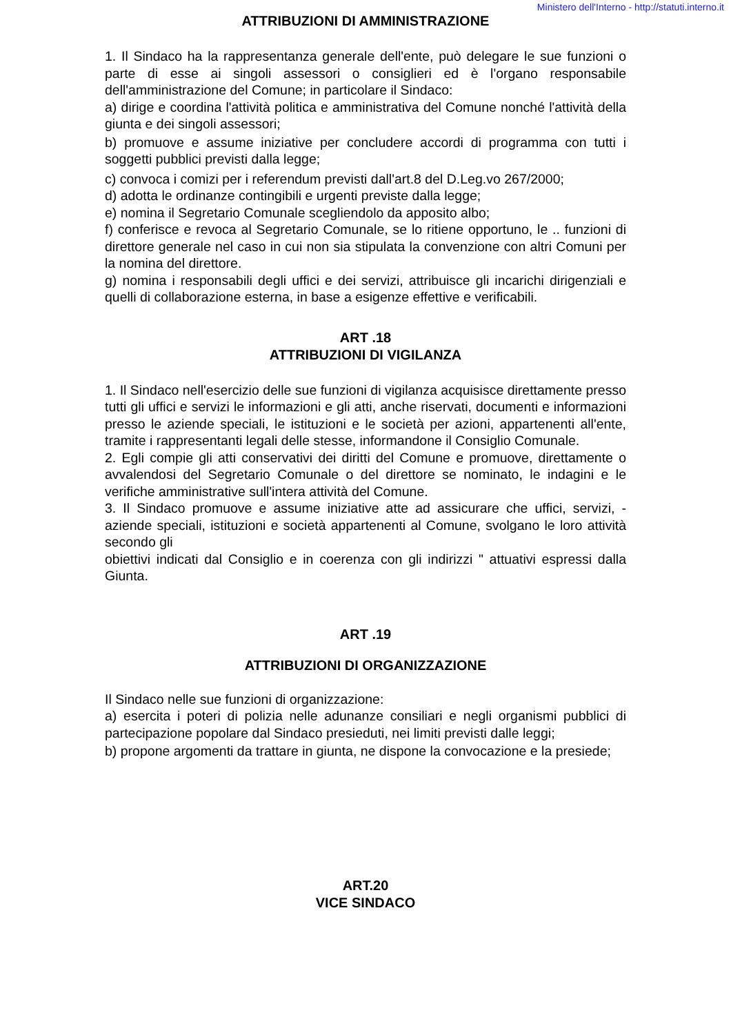Ministero dell'Interno - http://statuti.interno.it
ATTRIBUZIONI DI AMMINISTRAZIONE
1. Il Sindaco ha la rappresentanza generale dell'ente, può delegare le sue funzioni o parte di esse ai singoli assessori o consiglieri ed è l'organo responsabile dell'amministrazione del Comune; in particolare il Sindaco:
a) dirige e coordina l'attività politica e amministrativa del Comune nonché l'attività della giunta e dei singoli assessori;
b) promuove e assume iniziative per concludere accordi di programma con tutti i soggetti pubblici previsti dalla legge;
c) convoca i comizi per i referendum previsti dall'art.8 del D.Leg.vo 267/2000;
d) adotta le ordinanze contingibili e urgenti previste dalla legge;
e) nomina il Segretario Comunale scegliendolo da apposito albo;
f) conferisce e revoca al Segretario Comunale, se lo ritiene opportuno, le .. funzioni di direttore generale nel caso in cui non sia stipulata la convenzione con altri Comuni per la nomina del direttore.
g) nomina i responsabili degli uffici e dei servizi, attribuisce gli incarichi dirigenziali e quelli di collaborazione esterna, in base a esigenze effettive e verificabili.
ART .18
ATTRIBUZIONI DI VIGILANZA
1. Il Sindaco nell'esercizio delle sue funzioni di vigilanza acquisisce direttamente presso tutti gli uffici e servizi le informazioni e gli atti, anche riservati, documenti e informazioni presso le aziende speciali, le istituzioni e le società per azioni, appartenenti all'ente, tramite i rappresentanti legali delle stesse, informandone il Consiglio Comunale.
2. Egli compie gli atti conservativi dei diritti del Comune e promuove, direttamente o avvalendosi del Segretario Comunale o del direttore se nominato, le indagini e le verifiche amministrative sull'intera attività del Comune.
3. Il Sindaco promuove e assume iniziative atte ad assicurare che uffici, servizi, - aziende speciali, istituzioni e società appartenenti al Comune, svolgano le loro attività secondo gli
obiettivi indicati dal Consiglio e in coerenza con gli indirizzi " attuativi espressi dalla Giunta.
ART .19
ATTRIBUZIONI DI ORGANIZZAZIONE
Il Sindaco nelle sue funzioni di organizzazione:
a) esercita i poteri di polizia nelle adunanze consiliari e negli organismi pubblici di partecipazione popolare dal Sindaco presieduti, nei limiti previsti dalle leggi;
b) propone argomenti da trattare in giunta, ne dispone la convocazione e la presiede;
ART.20
VICE SINDACO